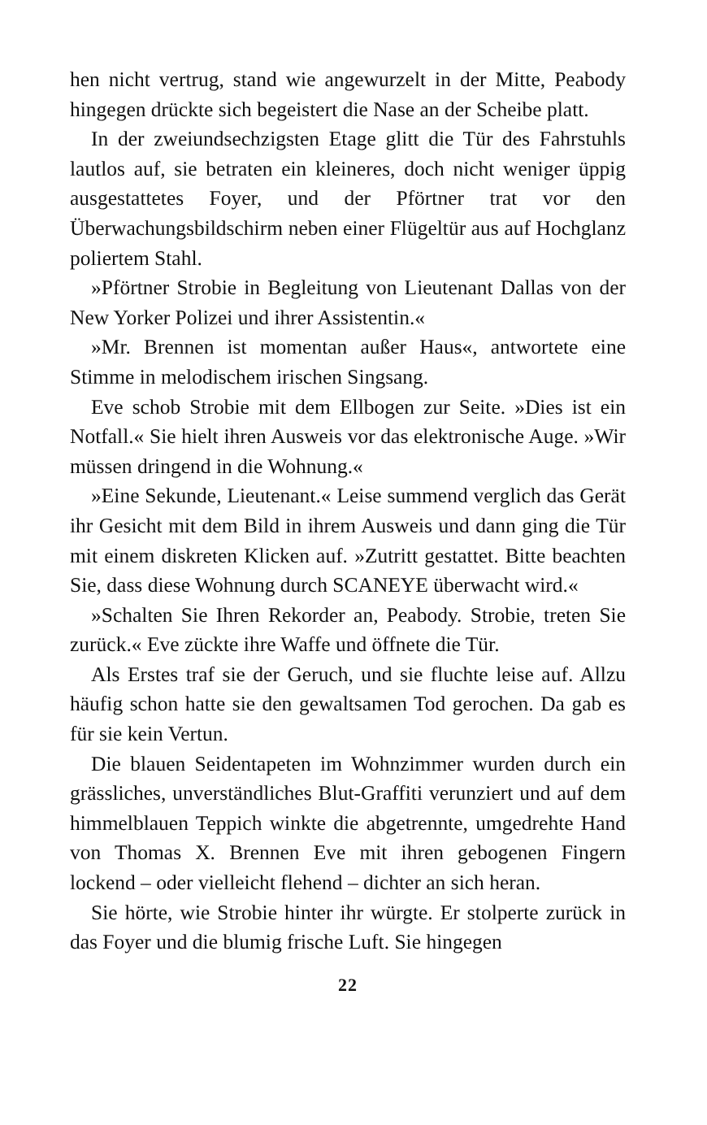hen nicht vertrug, stand wie angewurzelt in der Mitte, Peabody hingegen drückte sich begeistert die Nase an der Scheibe platt.
In der zweiundsechzigsten Etage glitt die Tür des Fahrstuhls lautlos auf, sie betraten ein kleineres, doch nicht weniger üppig ausgestattetes Foyer, und der Pförtner trat vor den Überwachungsbildschirm neben einer Flügeltür aus auf Hochglanz poliertem Stahl.
»Pförtner Strobie in Begleitung von Lieutenant Dallas von der New Yorker Polizei und ihrer Assistentin.«
»Mr. Brennen ist momentan außer Haus«, antwortete eine Stimme in melodischem irischen Singsang.
Eve schob Strobie mit dem Ellbogen zur Seite. »Dies ist ein Notfall.« Sie hielt ihren Ausweis vor das elektronische Auge. »Wir müssen dringend in die Wohnung.«
»Eine Sekunde, Lieutenant.« Leise summend verglich das Gerät ihr Gesicht mit dem Bild in ihrem Ausweis und dann ging die Tür mit einem diskreten Klicken auf. »Zutritt gestattet. Bitte beachten Sie, dass diese Wohnung durch SCANEYE überwacht wird.«
»Schalten Sie Ihren Rekorder an, Peabody. Strobie, treten Sie zurück.« Eve zückte ihre Waffe und öffnete die Tür.
Als Erstes traf sie der Geruch, und sie fluchte leise auf. Allzu häufig schon hatte sie den gewaltsamen Tod gerochen. Da gab es für sie kein Vertun.
Die blauen Seidentapeten im Wohnzimmer wurden durch ein grässliches, unverständliches Blut-Graffiti verunziert und auf dem himmelblauen Teppich winkte die abgetrennte, umgedrehte Hand von Thomas X. Brennen Eve mit ihren gebogenen Fingern lockend – oder vielleicht flehend – dichter an sich heran.
Sie hörte, wie Strobie hinter ihr würgte. Er stolperte zurück in das Foyer und die blumig frische Luft. Sie hingegen
22